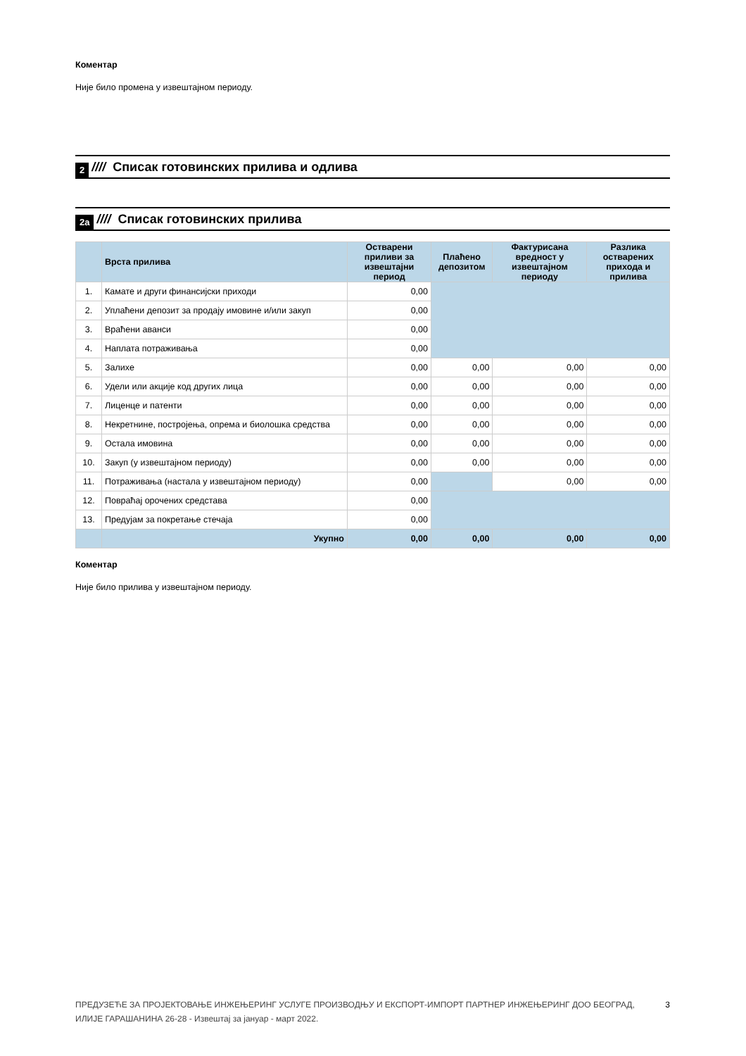Коментар
Није било промена у извештајном периоду.
2 //// Списак готовинских прилива и одлива
2a //// Списак готовинских прилива
| | Врста прилива | Остварени приливи за извештајни период | Плаћено депозитом | Фактурисана вредност у извештајном периоду | Разлика остварених прихода и прилива |
| --- | --- | --- | --- | --- | --- |
| 1. | Камате и други финансијски приходи | 0,00 | | | |
| 2. | Уплаћени депозит за продају имовине и/или закуп | 0,00 | | | |
| 3. | Враћени аванси | 0,00 | | | |
| 4. | Наплата потраживања | 0,00 | | | |
| 5. | Залихе | 0,00 | 0,00 | 0,00 | 0,00 |
| 6. | Удели или акције код других лица | 0,00 | 0,00 | 0,00 | 0,00 |
| 7. | Лиценце и патенти | 0,00 | 0,00 | 0,00 | 0,00 |
| 8. | Некретнине, постројења, опрема и биолошка средства | 0,00 | 0,00 | 0,00 | 0,00 |
| 9. | Остала имовина | 0,00 | 0,00 | 0,00 | 0,00 |
| 10. | Закуп (у извештајном периоду) | 0,00 | 0,00 | 0,00 | 0,00 |
| 11. | Потраживања (настала у извештајном периоду) | 0,00 | | 0,00 | 0,00 |
| 12. | Повраћај орочених средстава | 0,00 | | | |
| 13. | Предујам за покретање стечаја | 0,00 | | | |
| | Укупно | 0,00 | 0,00 | 0,00 | 0,00 |
Коментар
Није било прилива у извештајном периоду.
ПРЕДУЗЕЋЕ ЗА ПРОЈЕКТОВАЊЕ ИНЖЕЊЕРИНГ УСЛУГЕ ПРОИЗВОДЊУ И ЕКСПОРТ-ИМПОРТ ПАРТНЕР ИНЖЕЊЕРИНГ ДОО БЕОГРАД,
ИЛИЈЕ ГАРАШАНИНА 26-28 - Извештај за јануар - март 2022.
3